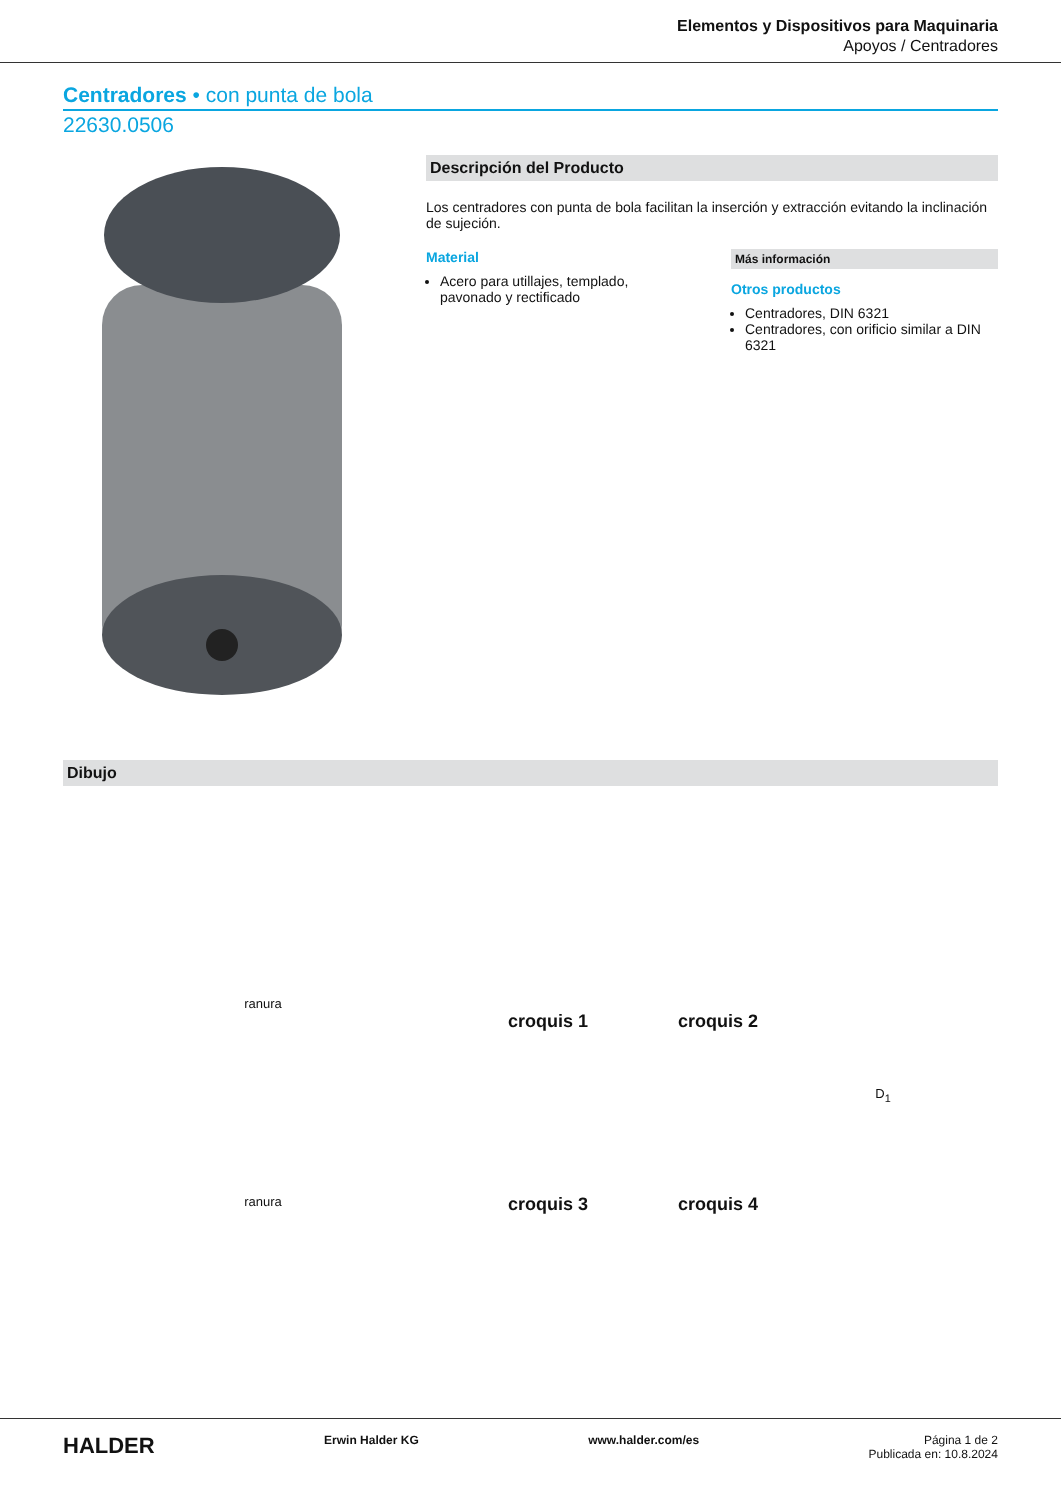Elementos y Dispositivos para Maquinaria
Apoyos / Centradores
Centradores • con punta de bola
22630.0506
Descripción del Producto
Los centradores con punta de bola facilitan la inserción y extracción evitando la inclinación de sujeción.
Material
Acero para utillajes, templado, pavonado y rectificado
Más información
Otros productos
Centradores, DIN 6321
Centradores, con orificio similar a DIN 6321
Dibujo
ranura
croquis 1
croquis 2
D<sub>1</sub>
ranura
croquis 3
croquis 4
HALDER
Erwin Halder KG www.halder.com/es Página 1 de 2
Publicada en: 10.8.2024